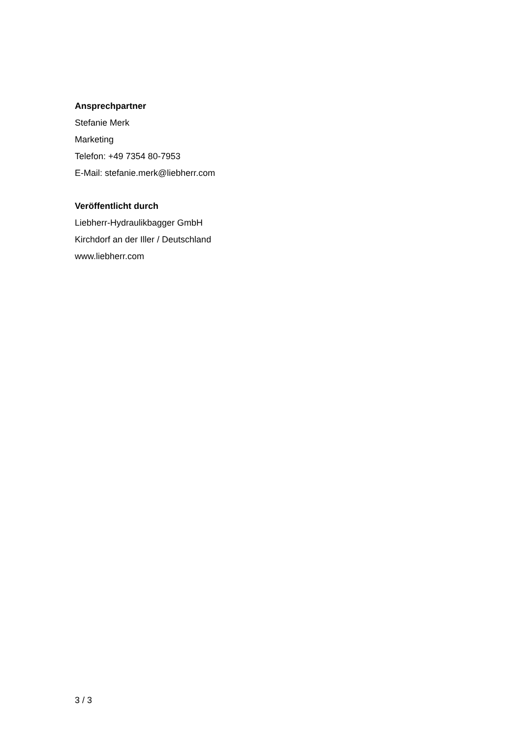Ansprechpartner
Stefanie Merk
Marketing
Telefon: +49 7354 80-7953
E-Mail: stefanie.merk@liebherr.com
Veröffentlicht durch
Liebherr-Hydraulikbagger GmbH
Kirchdorf an der Iller / Deutschland
www.liebherr.com
3 / 3